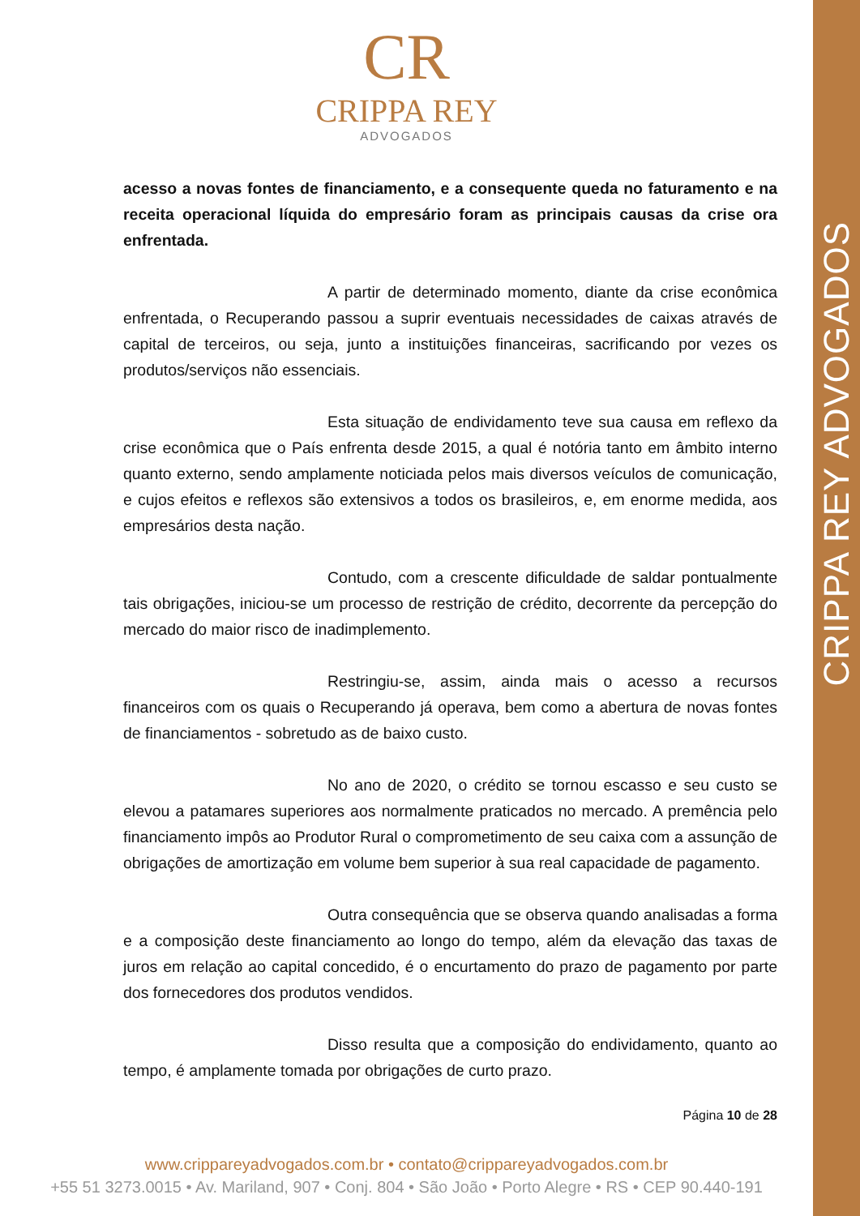CRIPPA REY ADVOGADOS
CR
CRIPPA REY
ADVOGADOS
acesso a novas fontes de financiamento, e a consequente queda no faturamento e na receita operacional líquida do empresário foram as principais causas da crise ora enfrentada.
A partir de determinado momento, diante da crise econômica enfrentada, o Recuperando passou a suprir eventuais necessidades de caixas através de capital de terceiros, ou seja, junto a instituições financeiras, sacrificando por vezes os produtos/serviços não essenciais.
Esta situação de endividamento teve sua causa em reflexo da crise econômica que o País enfrenta desde 2015, a qual é notória tanto em âmbito interno quanto externo, sendo amplamente noticiada pelos mais diversos veículos de comunicação, e cujos efeitos e reflexos são extensivos a todos os brasileiros, e, em enorme medida, aos empresários desta nação.
Contudo, com a crescente dificuldade de saldar pontualmente tais obrigações, iniciou-se um processo de restrição de crédito, decorrente da percepção do mercado do maior risco de inadimplemento.
Restringiu-se, assim, ainda mais o acesso a recursos financeiros com os quais o Recuperando já operava, bem como a abertura de novas fontes de financiamentos - sobretudo as de baixo custo.
No ano de 2020, o crédito se tornou escasso e seu custo se elevou a patamares superiores aos normalmente praticados no mercado. A premência pelo financiamento impôs ao Produtor Rural o comprometimento de seu caixa com a assunção de obrigações de amortização em volume bem superior à sua real capacidade de pagamento.
Outra consequência que se observa quando analisadas a forma e a composição deste financiamento ao longo do tempo, além da elevação das taxas de juros em relação ao capital concedido, é o encurtamento do prazo de pagamento por parte dos fornecedores dos produtos vendidos.
Disso resulta que a composição do endividamento, quanto ao tempo, é amplamente tomada por obrigações de curto prazo.
Página 10 de 28
www.crippareyadvogados.com.br • contato@crippareyadvogados.com.br
+55 51 3273.0015 • Av. Mariland, 907 • Conj. 804 • São João • Porto Alegre • RS • CEP 90.440-191